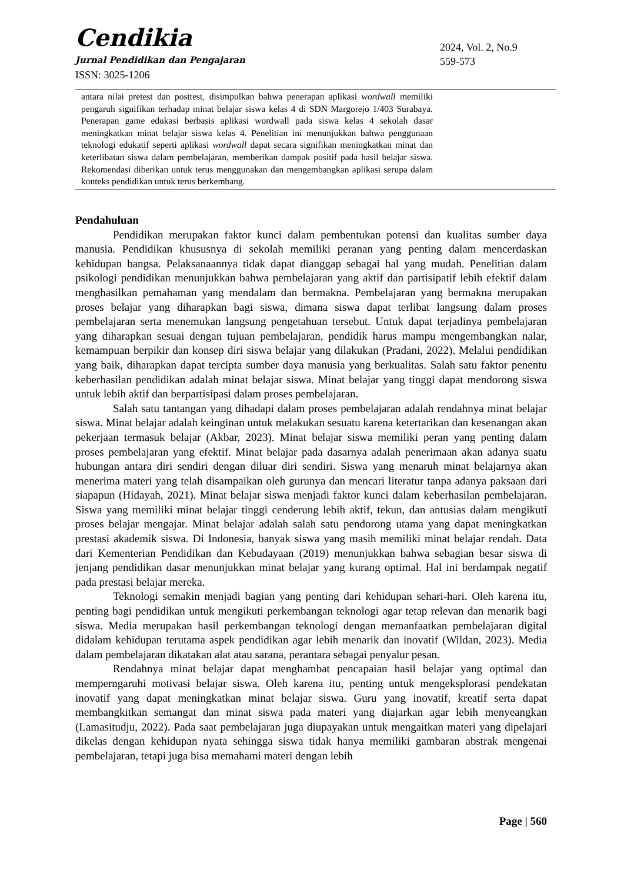Cendikia
Jurnal Pendidikan dan Pengajaran
ISSN: 3025-1206
2024, Vol. 2, No.9
559-573
antara nilai pretest dan posttest, disimpulkan bahwa penerapan aplikasi wordwall memiliki pengaruh signifikan terhadap minat belajar siswa kelas 4 di SDN Margorejo 1/403 Surabaya. Penerapan game edukasi berbasis aplikasi wordwall pada siswa kelas 4 sekolah dasar meningkatkan minat belajar siswa kelas 4. Penelitian ini menunjukkan bahwa penggunaan teknologi edukatif seperti aplikasi wordwall dapat secara signifikan meningkatkan minat dan keterlibatan siswa dalam pembelajaran, memberikan dampak positif pada hasil belajar siswa. Rekomendasi diberikan untuk terus menggunakan dan mengembangkan aplikasi serupa dalam konteks pendidikan untuk terus berkembang.
Pendahuluan
Pendidikan merupakan faktor kunci dalam pembentukan potensi dan kualitas sumber daya manusia. Pendidikan khususnya di sekolah memiliki peranan yang penting dalam mencerdaskan kehidupan bangsa. Pelaksanaannya tidak dapat dianggap sebagai hal yang mudah. Penelitian dalam psikologi pendidikan menunjukkan bahwa pembelajaran yang aktif dan partisipatif lebih efektif dalam menghasilkan pemahaman yang mendalam dan bermakna. Pembelajaran yang bermakna merupakan proses belajar yang diharapkan bagi siswa, dimana siswa dapat terlibat langsung dalam proses pembelajaran serta menemukan langsung pengetahuan tersebut. Untuk dapat terjadinya pembelajaran yang diharapkan sesuai dengan tujuan pembelajaran, pendidik harus mampu mengembangkan nalar, kemampuan berpikir dan konsep diri siswa belajar yang dilakukan (Pradani, 2022). Melalui pendidikan yang baik, diharapkan dapat tercipta sumber daya manusia yang berkualitas. Salah satu faktor penentu keberhasilan pendidikan adalah minat belajar siswa. Minat belajar yang tinggi dapat mendorong siswa untuk lebih aktif dan berpartisipasi dalam proses pembelajaran.
Salah satu tantangan yang dihadapi dalam proses pembelajaran adalah rendahnya minat belajar siswa. Minat belajar adalah keinginan untuk melakukan sesuatu karena ketertarikan dan kesenangan akan pekerjaan termasuk belajar (Akbar, 2023). Minat belajar siswa memiliki peran yang penting dalam proses pembelajaran yang efektif. Minat belajar pada dasarnya adalah penerimaan akan adanya suatu hubungan antara diri sendiri dengan diluar diri sendiri. Siswa yang menaruh minat belajarnya akan menerima materi yang telah disampaikan oleh gurunya dan mencari literatur tanpa adanya paksaan dari siapapun (Hidayah, 2021). Minat belajar siswa menjadi faktor kunci dalam keberhasilan pembelajaran. Siswa yang memiliki minat belajar tinggi cenderung lebih aktif, tekun, dan antusias dalam mengikuti proses belajar mengajar. Minat belajar adalah salah satu pendorong utama yang dapat meningkatkan prestasi akademik siswa. Di Indonesia, banyak siswa yang masih memiliki minat belajar rendah. Data dari Kementerian Pendidikan dan Kebudayaan (2019) menunjukkan bahwa sebagian besar siswa di jenjang pendidikan dasar menunjukkan minat belajar yang kurang optimal. Hal ini berdampak negatif pada prestasi belajar mereka.
Teknologi semakin menjadi bagian yang penting dari kehidupan sehari-hari. Oleh karena itu, penting bagi pendidikan untuk mengikuti perkembangan teknologi agar tetap relevan dan menarik bagi siswa. Media merupakan hasil perkembangan teknologi dengan memanfaatkan pembelajaran digital didalam kehidupan terutama aspek pendidikan agar lebih menarik dan inovatif (Wildan, 2023). Media dalam pembelajaran dikatakan alat atau sarana, perantara sebagai penyalur pesan.
Rendahnya minat belajar dapat menghambat pencapaian hasil belajar yang optimal dan memperngaruhi motivasi belajar siswa. Oleh karena itu, penting untuk mengeksplorasi pendekatan inovatif yang dapat meningkatkan minat belajar siswa. Guru yang inovatif, kreatif serta dapat membangkitkan semangat dan minat siswa pada materi yang diajarkan agar lebih menyeangkan (Lamasitudju, 2022). Pada saat pembelajaran juga diupayakan untuk mengaitkan materi yang dipelajari dikelas dengan kehidupan nyata sehingga siswa tidak hanya memiliki gambaran abstrak mengenai pembelajaran, tetapi juga bisa memahami materi dengan lebih
Page | 560